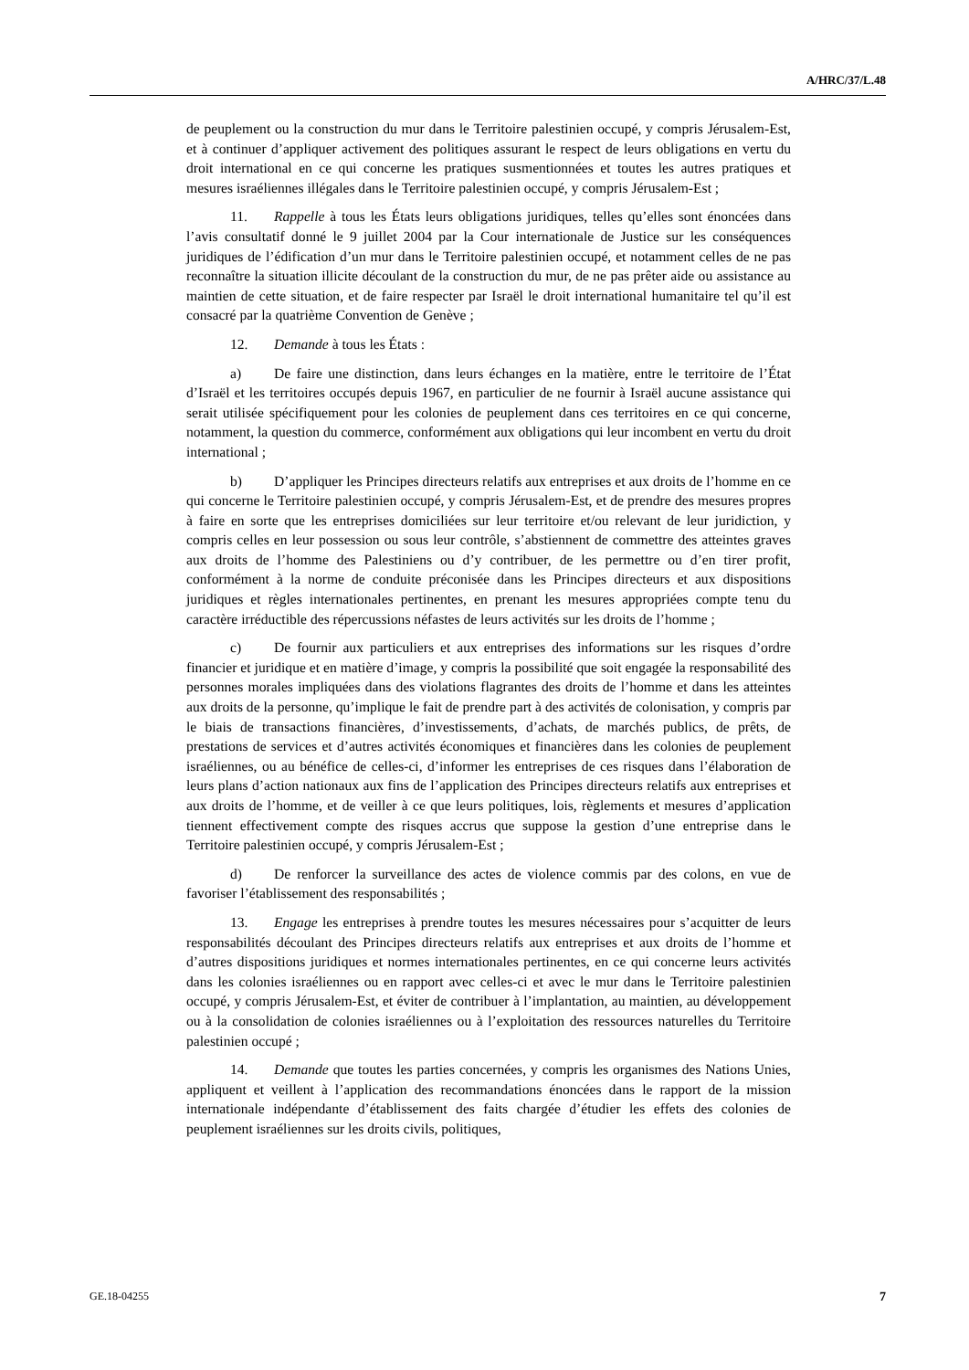A/HRC/37/L.48
de peuplement ou la construction du mur dans le Territoire palestinien occupé, y compris Jérusalem-Est, et à continuer d’appliquer activement des politiques assurant le respect de leurs obligations en vertu du droit international en ce qui concerne les pratiques susmentionnées et toutes les autres pratiques et mesures israéliennes illégales dans le Territoire palestinien occupé, y compris Jérusalem-Est ;
11. Rappelle à tous les États leurs obligations juridiques, telles qu’elles sont énoncées dans l’avis consultatif donné le 9 juillet 2004 par la Cour internationale de Justice sur les conséquences juridiques de l’édification d’un mur dans le Territoire palestinien occupé, et notamment celles de ne pas reconnaître la situation illicite découlant de la construction du mur, de ne pas prêter aide ou assistance au maintien de cette situation, et de faire respecter par Israël le droit international humanitaire tel qu’il est consacré par la quatrième Convention de Genève ;
12. Demande à tous les États :
a) De faire une distinction, dans leurs échanges en la matière, entre le territoire de l’État d’Israël et les territoires occupés depuis 1967, en particulier de ne fournir à Israël aucune assistance qui serait utilisée spécifiquement pour les colonies de peuplement dans ces territoires en ce qui concerne, notamment, la question du commerce, conformément aux obligations qui leur incombent en vertu du droit international ;
b) D’appliquer les Principes directeurs relatifs aux entreprises et aux droits de l’homme en ce qui concerne le Territoire palestinien occupé, y compris Jérusalem-Est, et de prendre des mesures propres à faire en sorte que les entreprises domiciliées sur leur territoire et/ou relevant de leur juridiction, y compris celles en leur possession ou sous leur contrôle, s’abstiennent de commettre des atteintes graves aux droits de l’homme des Palestiniens ou d’y contribuer, de les permettre ou d’en tirer profit, conformément à la norme de conduite préconisée dans les Principes directeurs et aux dispositions juridiques et règles internationales pertinentes, en prenant les mesures appropriées compte tenu du caractère irréductible des répercussions néfastes de leurs activités sur les droits de l’homme ;
c) De fournir aux particuliers et aux entreprises des informations sur les risques d’ordre financier et juridique et en matière d’image, y compris la possibilité que soit engagée la responsabilité des personnes morales impliquées dans des violations flagrantes des droits de l’homme et dans les atteintes aux droits de la personne, qu’implique le fait de prendre part à des activités de colonisation, y compris par le biais de transactions financières, d’investissements, d’achats, de marchés publics, de prêts, de prestations de services et d’autres activités économiques et financières dans les colonies de peuplement israéliennes, ou au bénéfice de celles-ci, d’informer les entreprises de ces risques dans l’élaboration de leurs plans d’action nationaux aux fins de l’application des Principes directeurs relatifs aux entreprises et aux droits de l’homme, et de veiller à ce que leurs politiques, lois, règlements et mesures d’application tiennent effectivement compte des risques accrus que suppose la gestion d’une entreprise dans le Territoire palestinien occupé, y compris Jérusalem-Est ;
d) De renforcer la surveillance des actes de violence commis par des colons, en vue de favoriser l’établissement des responsabilités ;
13. Engage les entreprises à prendre toutes les mesures nécessaires pour s’acquitter de leurs responsabilités découlant des Principes directeurs relatifs aux entreprises et aux droits de l’homme et d’autres dispositions juridiques et normes internationales pertinentes, en ce qui concerne leurs activités dans les colonies israéliennes ou en rapport avec celles-ci et avec le mur dans le Territoire palestinien occupé, y compris Jérusalem-Est, et éviter de contribuer à l’implantation, au maintien, au développement ou à la consolidation de colonies israéliennes ou à l’exploitation des ressources naturelles du Territoire palestinien occupé ;
14. Demande que toutes les parties concernées, y compris les organismes des Nations Unies, appliquent et veillent à l’application des recommandations énoncées dans le rapport de la mission internationale indépendante d’établissement des faits chargée d’étudier les effets des colonies de peuplement israéliennes sur les droits civils, politiques,
GE.18-04255 7